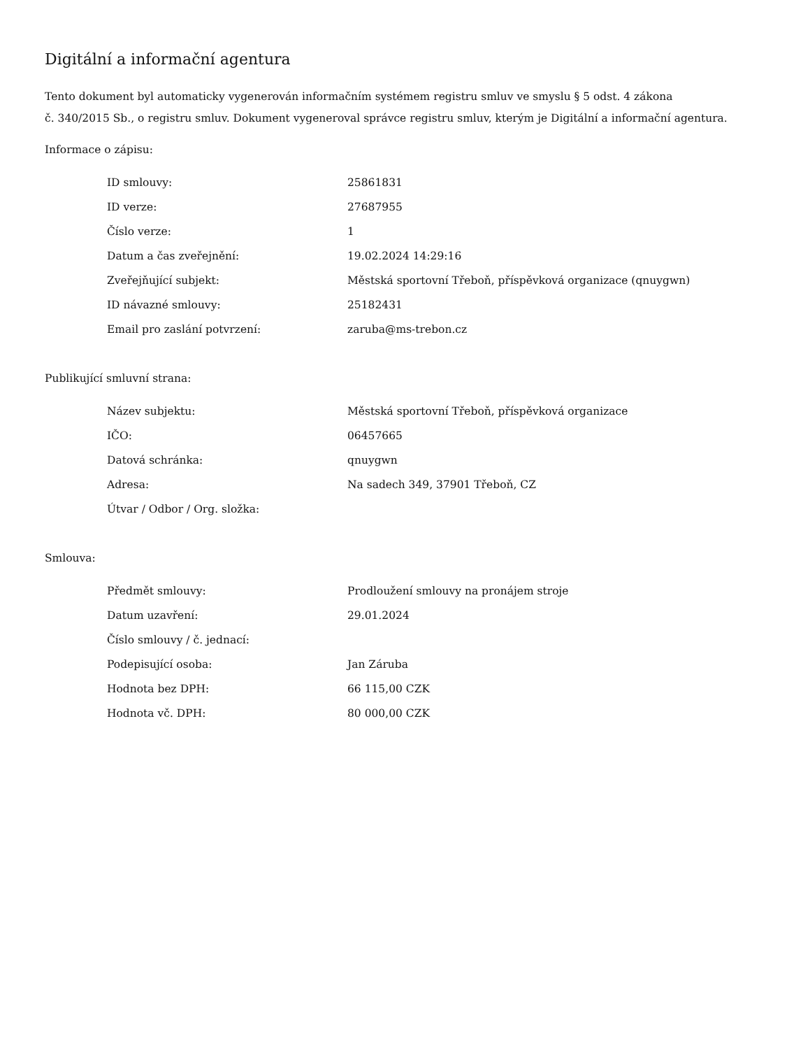Digitální a informační agentura
Tento dokument byl automaticky vygenerován informačním systémem registru smluv ve smyslu § 5 odst. 4 zákona
č. 340/2015 Sb., o registru smluv. Dokument vygeneroval správce registru smluv, kterým je Digitální a informační agentura.
Informace o zápisu:
| ID smlouvy: | 25861831 |
| ID verze: | 27687955 |
| Číslo verze: | 1 |
| Datum a čas zveřejnění: | 19.02.2024 14:29:16 |
| Zveřejňující subjekt: | Městská sportovní Třeboň, příspěvková organizace (qnuygwn) |
| ID návazné smlouvy: | 25182431 |
| Email pro zaslání potvrzení: | zaruba@ms-trebon.cz |
Publikující smluvní strana:
| Název subjektu: | Městská sportovní Třeboň, příspěvková organizace |
| IČO: | 06457665 |
| Datová schránka: | qnuygwn |
| Adresa: | Na sadech 349, 37901 Třeboň, CZ |
| Útvar / Odbor / Org. složka: | |
Smlouva:
| Předmět smlouvy: | Prodloužení smlouvy na pronájem stroje |
| Datum uzavření: | 29.01.2024 |
| Číslo smlouvy / č. jednací: | |
| Podepisující osoba: | Jan Záruba |
| Hodnota bez DPH: | 66 115,00 CZK |
| Hodnota vč. DPH: | 80 000,00 CZK |